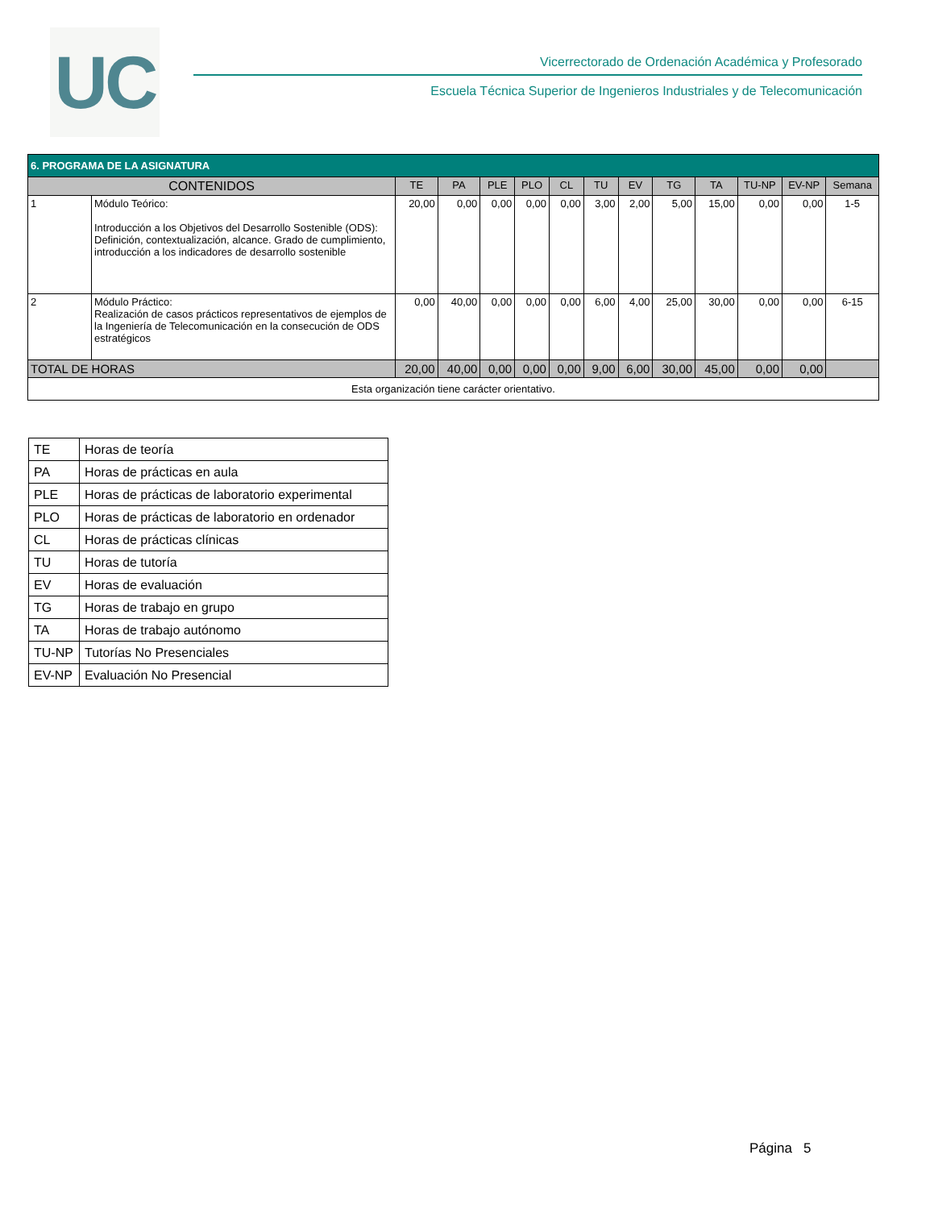UC
Vicerrectorado de Ordenación Académica y Profesorado
Escuela Técnica Superior de Ingenieros Industriales y de Telecomunicación
| 6. PROGRAMA DE LA ASIGNATURA | | | | | | | | | | | | | |
| CONTENIDOS | | TE | PA | PLE | PLO | CL | TU | EV | TG | TA | TU-NP | EV-NP | Semana |
| 1 | Módulo Teórico: Introducción a los Objetivos del Desarrollo Sostenible (ODS): Definición, contextualización, alcance. Grado de cumplimiento, introducción a los indicadores de desarrollo sostenible | 20,00 | 0,00 | 0,00 | 0,00 | 0,00 | 3,00 | 2,00 | 5,00 | 15,00 | 0,00 | 0,00 | 1-5 |
| 2 | Módulo Práctico: Realización de casos prácticos representativos de ejemplos de la Ingeniería de Telecomunicación en la consecución de ODS estratégicos | 0,00 | 40,00 | 0,00 | 0,00 | 0,00 | 6,00 | 4,00 | 25,00 | 30,00 | 0,00 | 0,00 | 6-15 |
| TOTAL DE HORAS | | 20,00 | 40,00 | 0,00 | 0,00 | 0,00 | 9,00 | 6,00 | 30,00 | 45,00 | 0,00 | 0,00 | |
| Esta organización tiene carácter orientativo. | | | | | | | | | | | | | |
| TE | Horas de teoría |
| PA | Horas de prácticas en aula |
| PLE | Horas de prácticas de laboratorio experimental |
| PLO | Horas de prácticas de laboratorio en ordenador |
| CL | Horas de prácticas clínicas |
| TU | Horas de tutoría |
| EV | Horas de evaluación |
| TG | Horas de trabajo en grupo |
| TA | Horas de trabajo autónomo |
| TU-NP | Tutorías No Presenciales |
| EV-NP | Evaluación No Presencial |
Página 5